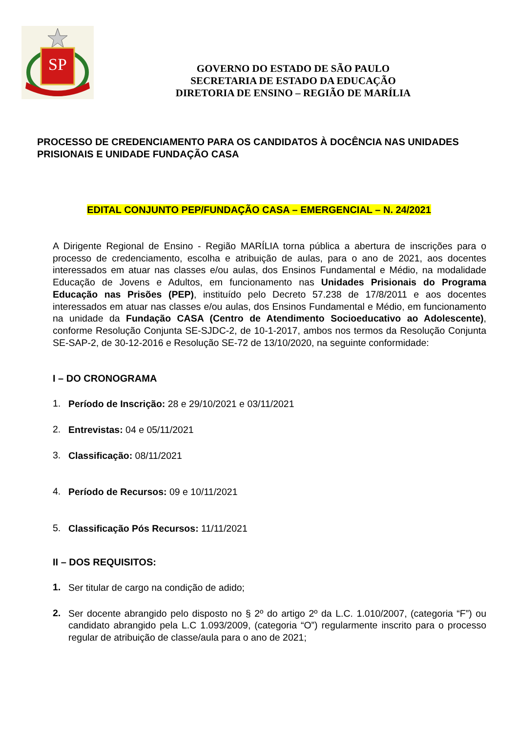SP
GOVERNO DO ESTADO DE SÃO PAULO
SECRETARIA DE ESTADO DA EDUCAÇÃO
DIRETORIA DE ENSINO – REGIÃO DE MARÍLIA
PROCESSO DE CREDENCIAMENTO PARA OS CANDIDATOS À DOCÊNCIA NAS UNIDADES PRISIONAIS E UNIDADE FUNDAÇÃO CASA
EDITAL CONJUNTO PEP/FUNDAÇÃO CASA – EMERGENCIAL – N. 24/2021
A Dirigente Regional de Ensino - Região MARÍLIA torna pública a abertura de inscrições para o processo de credenciamento, escolha e atribuição de aulas, para o ano de 2021, aos docentes interessados em atuar nas classes e/ou aulas, dos Ensinos Fundamental e Médio, na modalidade Educação de Jovens e Adultos, em funcionamento nas Unidades Prisionais do Programa Educação nas Prisões (PEP), instituído pelo Decreto 57.238 de 17/8/2011 e aos docentes interessados em atuar nas classes e/ou aulas, dos Ensinos Fundamental e Médio, em funcionamento na unidade da Fundação CASA (Centro de Atendimento Socioeducativo ao Adolescente), conforme Resolução Conjunta SE-SJDC-2, de 10-1-2017, ambos nos termos da Resolução Conjunta SE-SAP-2, de 30-12-2016 e Resolução SE-72 de 13/10/2020, na seguinte conformidade:
I – DO CRONOGRAMA
1.
Período de Inscrição: 28 e 29/10/2021 e 03/11/2021
2.
Entrevistas: 04 e 05/11/2021
3.
Classificação: 08/11/2021
4.
Período de Recursos: 09 e 10/11/2021
5.
Classificação Pós Recursos: 11/11/2021
II – DOS REQUISITOS:
1.
Ser titular de cargo na condição de adido;
2.
Ser docente abrangido pelo disposto no § 2º do artigo 2º da L.C. 1.010/2007, (categoria “F”) ou candidato abrangido pela L.C 1.093/2009, (categoria “O”) regularmente inscrito para o processo regular de atribuição de classe/aula para o ano de 2021;